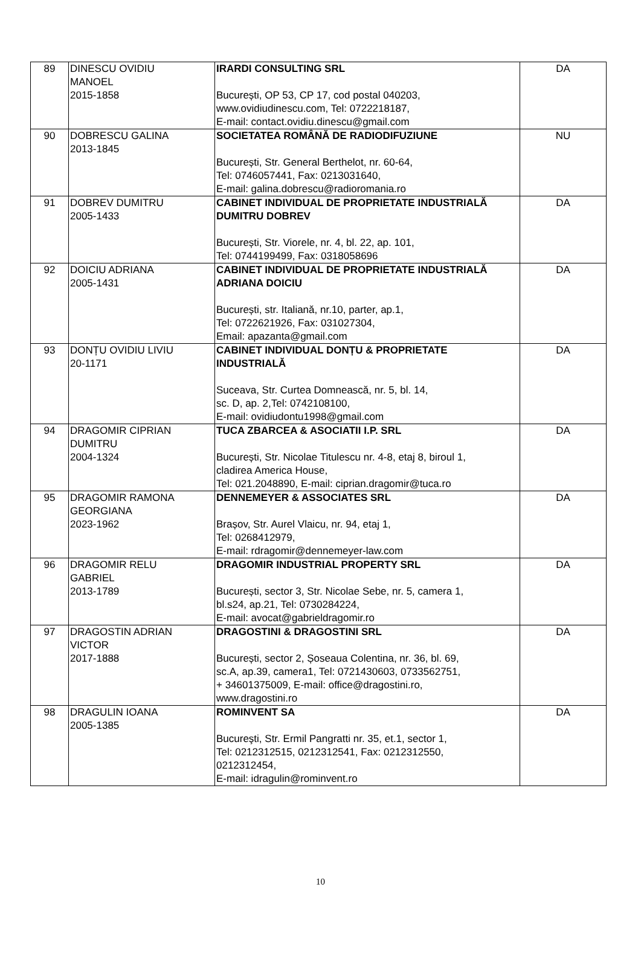| 89 | DINESCU OVIDIU MANOEL 2015-1858 | IRARDI CONSULTING SRL București, OP 53, CP 17, cod postal 040203, www.ovidiudinescu.com, Tel: 0722218187, E-mail: contact.ovidiu.dinescu@gmail.com | DA |
| 90 | DOBRESCU GALINA 2013-1845 | SOCIETATEA ROMÂNĂ DE RADIODIFUZIUNE București, Str. General Berthelot, nr. 60-64, Tel: 0746057441, Fax: 0213031640, E-mail: galina.dobrescu@radioromania.ro | NU |
| 91 | DOBREV DUMITRU 2005-1433 | CABINET INDIVIDUAL DE PROPRIETATE INDUSTRIALĂ DUMITRU DOBREV București, Str. Viorele, nr. 4, bl. 22, ap. 101, Tel: 0744199499, Fax: 0318058696 | DA |
| 92 | DOICIU ADRIANA 2005-1431 | CABINET INDIVIDUAL DE PROPRIETATE INDUSTRIALĂ ADRIANA DOICIU București, str. Italiană, nr.10, parter, ap.1, Tel: 0722621926, Fax: 031027304, Email: apazanta@gmail.com | DA |
| 93 | DONȚU OVIDIU LIVIU 20-1171 | CABINET INDIVIDUAL DONȚU & PROPRIETATE INDUSTRIALĂ Suceava, Str. Curtea Domnească, nr. 5, bl. 14, sc. D, ap. 2,Tel: 0742108100, E-mail: ovidiudontu1998@gmail.com | DA |
| 94 | DRAGOMIR CIPRIAN DUMITRU 2004-1324 | TUCA ZBARCEA & ASOCIATII I.P. SRL București, Str. Nicolae Titulescu nr. 4-8, etaj 8, biroul 1, cladirea America House, Tel: 021.2048890, E-mail: ciprian.dragomir@tuca.ro | DA |
| 95 | DRAGOMIR RAMONA GEORGIANA 2023-1962 | DENNEMEYER & ASSOCIATES SRL Brașov, Str. Aurel Vlaicu, nr. 94, etaj 1, Tel: 0268412979, E-mail: rdragomir@dennemeyer-law.com | DA |
| 96 | DRAGOMIR RELU GABRIEL 2013-1789 | DRAGOMIR INDUSTRIAL PROPERTY SRL București, sector 3, Str. Nicolae Sebe, nr. 5, camera 1, bl.s24, ap.21, Tel: 0730284224, E-mail: avocat@gabrieldragomir.ro | DA |
| 97 | DRAGOSTIN ADRIAN VICTOR 2017-1888 | DRAGOSTINI & DRAGOSTINI SRL București, sector 2, Șoseaua Colentina, nr. 36, bl. 69, sc.A, ap.39, camera1, Tel: 0721430603, 0733562751, + 34601375009, E-mail: office@dragostini.ro, www.dragostini.ro | DA |
| 98 | DRAGULIN IOANA 2005-1385 | ROMINVENT SA Bucureşti, Str. Ermil Pangratti nr. 35, et.1, sector 1, Tel: 0212312515, 0212312541, Fax: 0212312550, 0212312454, E-mail: idragulin@rominvent.ro | DA |
10